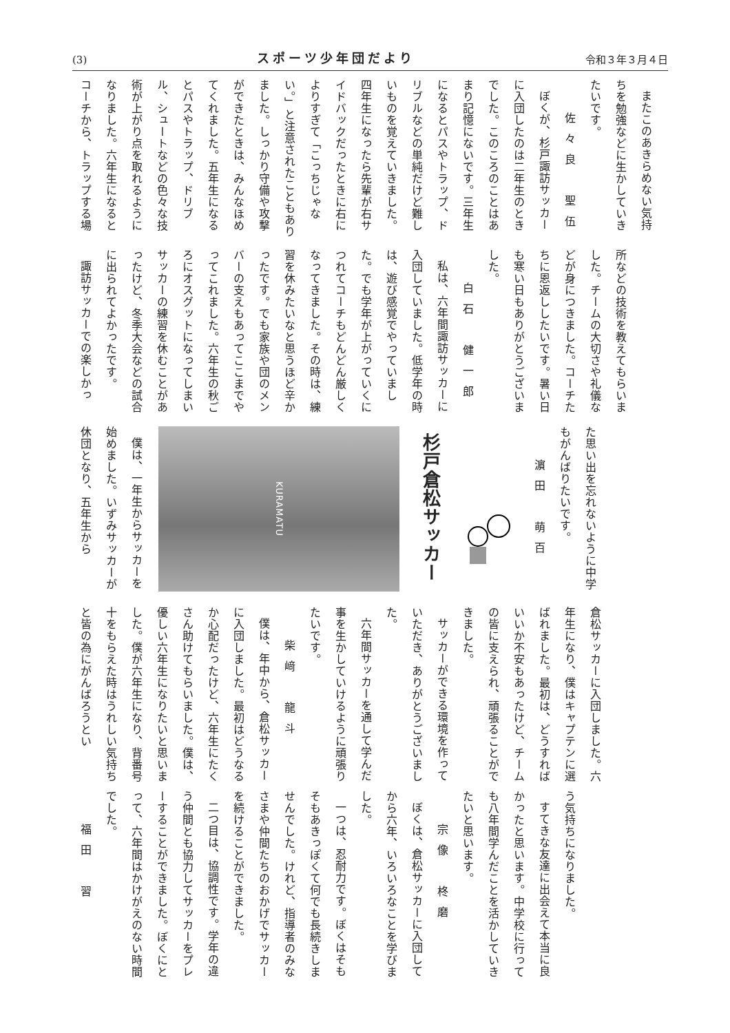(3) スポーツ少年団だより 令和３年３月４日
またこのあきらめない気持ちを勉強などに生かしていきたいです。
佐々良　聖伍
ぼくが、杉戸諏訪サッカーに入団したのは二年生のときでした。このころのことはあまり記憶にないです。三年生になるとパスやトラップ、ドリブルなどの単純だけど難しいものを覚えていきました。四年生になったら先輩が右サイドバックだったときに右によりすぎて「こっちじゃない。」と注意されたこともありました。しっかり守備や攻撃ができたときは、みんなほめてくれました。五年生になるとパスやトラップ、ドリブル、シュートなどの色々な技術が上がり点を取れるようになりました。六年生になるとコーチから、トラップする場
所などの技術を教えてもらいました。チームの大切さや礼儀などが身につきました。コーチたちに恩返ししたいです。暑い日も寒い日もありがとうございました。
白石　健一郎
私は、六年間諏訪サッカーに入団していました。低学年の時は、遊び感覚でやっていました。でも学年が上がっていくにつれてコーチもどんどん厳しくなってきました。その時は、練習を休みたいなと思うほど辛かったです。でも家族や団のメンバーの支えもあってここまでやってこれました。六年生の秋ごろにオスグットになってしまいサッカーの練習を休むことがあったけど、冬季大会などの試合に出られてよかったです。
諏訪サッカーでの楽しかっ
た思い出を忘れないように中学もがんばりたいです。
濵田　萌百
杉戸倉松サッカー
KURAMATU
僕は、一年生からサッカーを始めました。いずみサッカーが休団となり、五年生から
倉松サッカーに入団しました。六年生になり、僕はキャプテンに選ばれました。最初は、どうすればいいか不安もあったけど、チームの皆に支えられ、頑張ることができました。
サッカーができる環境を作っていただき、ありがとうございました。
六年間サッカーを通して学んだ事を生かしていけるように頑張りたいです。
柴﨑　龍斗
僕は、年中から、倉松サッカーに入団しました。最初はどうなるか心配だったけど、六年生にたくさん助けてもらいました。僕は、優しい六年生になりたいと思いました。僕が六年生になり、背番号十をもらえた時はうれしい気持ちと皆の為にがんばろうとい
う気持ちになりました。
すてきな友達に出会えて本当に良かったと思います。中学校に行っても八年間学んだことを活かしていきたいと思います。
宗像　柊磨
ぼくは、倉松サッカーに入団してから六年、いろいろなことを学びました。
一つは、忍耐力です。ぼくはそもそもあきっぽくて何でも長続きしませんでした。けれど、指導者のみなさまや仲間たちのおかげでサッカーを続けることができました。
二つ目は、協調性です。学年の違う仲間とも協力してサッカーをプレーすることができました。ぼくにとって、六年間はかけがえのない時間でした。
福田　習